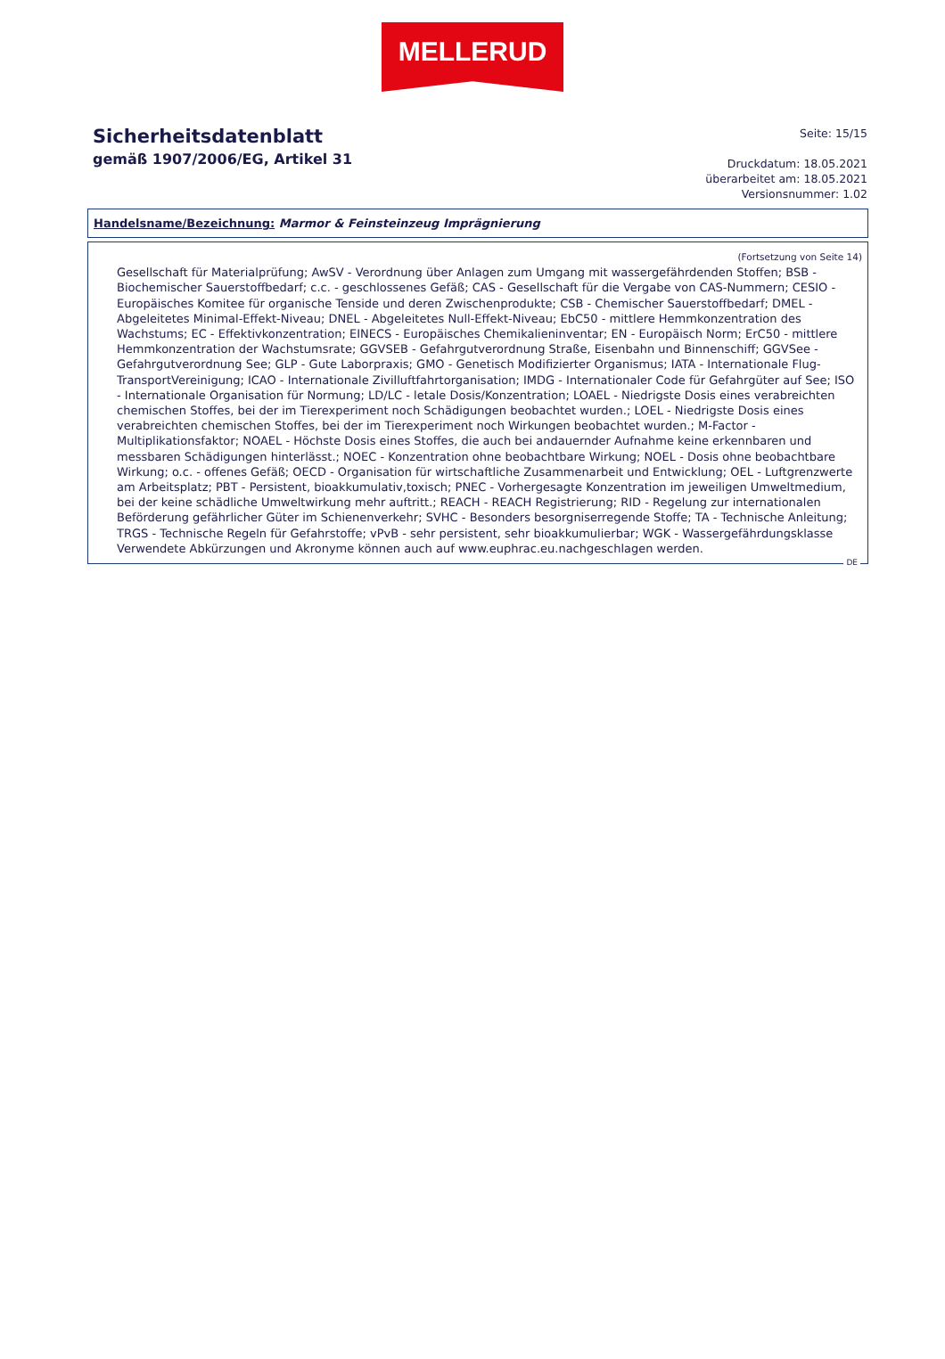MELLERUD
Sicherheitsdatenblatt
gemäß 1907/2006/EG, Artikel 31
Seite: 15/15
Druckdatum: 18.05.2021
überarbeitet am: 18.05.2021
Versionsnummer: 1.02
Handelsname/Bezeichnung: Marmor & Feinsteinzeug Imprägnierung
(Fortsetzung von Seite 14)
Gesellschaft für Materialprüfung; AwSV - Verordnung über Anlagen zum Umgang mit wassergefährdenden Stoffen; BSB - Biochemischer Sauerstoffbedarf; c.c. - geschlossenes Gefäß; CAS - Gesellschaft für die Vergabe von CAS-Nummern; CESIO - Europäisches Komitee für organische Tenside und deren Zwischenprodukte; CSB - Chemischer Sauerstoffbedarf; DMEL - Abgeleitetes Minimal-Effekt-Niveau; DNEL - Abgeleitetes Null-Effekt-Niveau; EbC50 - mittlere Hemmkonzentration des Wachstums; EC - Effektivkonzentration; EINECS - Europäisches Chemikalieninventar; EN - Europäisch Norm; ErC50 - mittlere Hemmkonzentration der Wachstumsrate; GGVSEB - Gefahrgutverordnung Straße, Eisenbahn und Binnenschiff; GGVSee - Gefahrgutverordnung See; GLP - Gute Laborpraxis; GMO - Genetisch Modifizierter Organismus; IATA - Internationale Flug-TransportVereinigung; ICAO - Internationale Zivilluftfahrtorganisation; IMDG - Internationaler Code für Gefahrgüter auf See; ISO - Internationale Organisation für Normung; LD/LC - letale Dosis/Konzentration; LOAEL - Niedrigste Dosis eines verabreichten chemischen Stoffes, bei der im Tierexperiment noch Schädigungen beobachtet wurden.; LOEL - Niedrigste Dosis eines verabreichten chemischen Stoffes, bei der im Tierexperiment noch Wirkungen beobachtet wurden.; M-Factor - Multiplikationsfaktor; NOAEL - Höchste Dosis eines Stoffes, die auch bei andauernder Aufnahme keine erkennbaren und messbaren Schädigungen hinterlässt.; NOEC - Konzentration ohne beobachtbare Wirkung; NOEL - Dosis ohne beobachtbare Wirkung; o.c. - offenes Gefäß; OECD - Organisation für wirtschaftliche Zusammenarbeit und Entwicklung; OEL - Luftgrenzwerte am Arbeitsplatz; PBT - Persistent, bioakkumulativ,toxisch; PNEC - Vorhergesagte Konzentration im jeweiligen Umweltmedium, bei der keine schädliche Umweltwirkung mehr auftritt.; REACH - REACH Registrierung; RID - Regelung zur internationalen Beförderung gefährlicher Güter im Schienenverkehr; SVHC - Besonders besorgniserregende Stoffe; TA - Technische Anleitung; TRGS - Technische Regeln für Gefahrstoffe; vPvB - sehr persistent, sehr bioakkumulierbar; WGK - Wassergefährdungsklasse
Verwendete Abkürzungen und Akronyme können auch auf www.euphrac.eu.nachgeschlagen werden.
DE